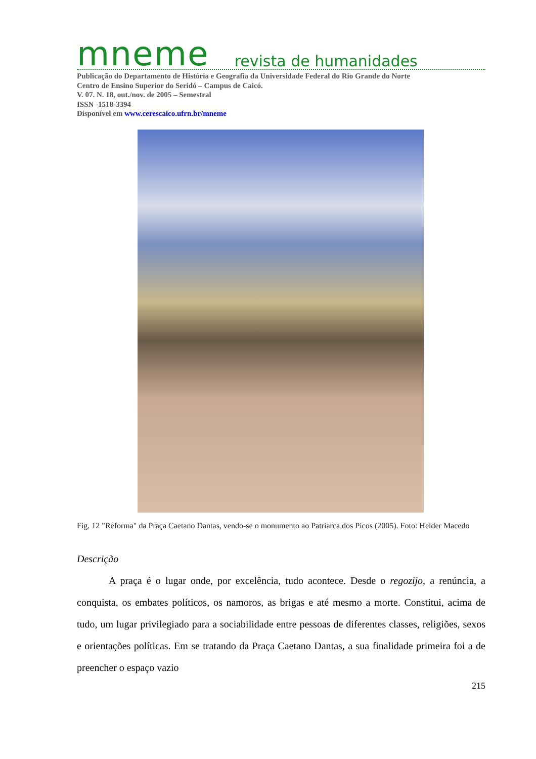mneme revista de humanidades
Publicação do Departamento de História e Geografia da Universidade Federal do Rio Grande do Norte
Centro de Ensino Superior do Seridó – Campus de Caicó.
V. 07. N. 18, out./nov. de 2005 – Semestral
ISSN -1518-3394
Disponível em www.cerescaico.ufrn.br/mneme
Fig. 12 "Reforma" da Praça Caetano Dantas, vendo-se o monumento ao Patriarca dos Picos (2005). Foto: Helder Macedo
Descrição
A praça é o lugar onde, por excelência, tudo acontece. Desde o regozijo, a renúncia, a conquista, os embates políticos, os namoros, as brigas e até mesmo a morte. Constitui, acima de tudo, um lugar privilegiado para a sociabilidade entre pessoas de diferentes classes, religiões, sexos e orientações políticas. Em se tratando da Praça Caetano Dantas, a sua finalidade primeira foi a de preencher o espaço vazio
215